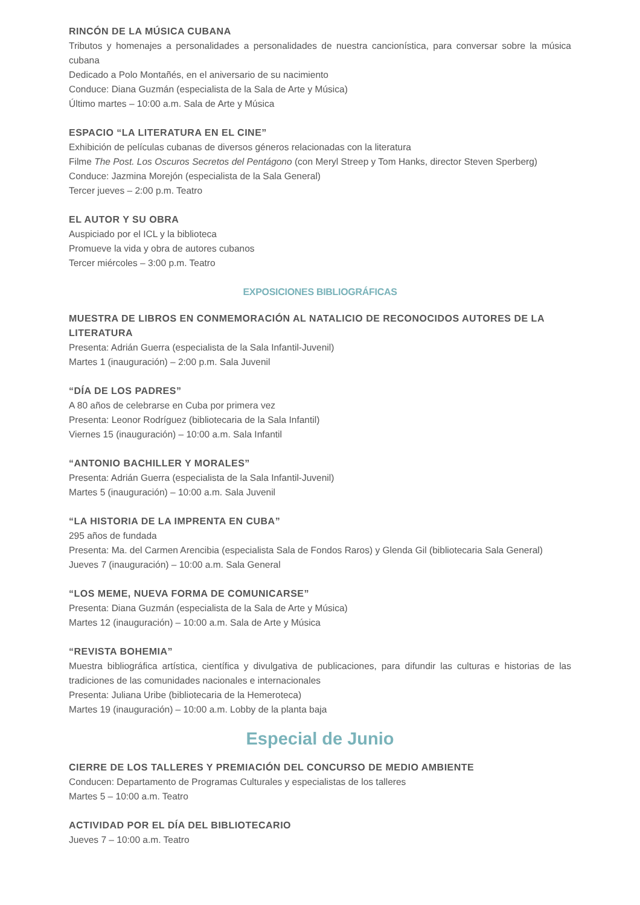RINCÓN DE LA MÚSICA CUBANA
Tributos y homenajes a personalidades a personalidades de nuestra cancionística, para conversar sobre la música cubana
Dedicado a Polo Montañés, en el aniversario de su nacimiento
Conduce: Diana Guzmán (especialista de la Sala de Arte y Música)
Último martes – 10:00 a.m. Sala de Arte y Música
ESPACIO “LA LITERATURA EN EL CINE”
Exhibición de películas cubanas de diversos géneros relacionadas con la literatura
Filme The Post. Los Oscuros Secretos del Pentágono (con Meryl Streep y Tom Hanks, director Steven Sperberg)
Conduce: Jazmina Morejón (especialista de la Sala General)
Tercer jueves – 2:00 p.m. Teatro
EL AUTOR Y SU OBRA
Auspiciado por el ICL y la biblioteca
Promueve la vida y obra de autores cubanos
Tercer miércoles – 3:00 p.m. Teatro
EXPOSICIONES BIBLIOGRÁFICAS
MUESTRA DE LIBROS EN CONMEMORACIÓN AL NATALICIO DE RECONOCIDOS AUTORES DE LA LITERATURA
Presenta: Adrián Guerra (especialista de la Sala Infantil-Juvenil)
Martes 1 (inauguración) – 2:00 p.m. Sala Juvenil
“DÍA DE LOS PADRES”
A 80 años de celebrarse en Cuba por primera vez
Presenta: Leonor Rodríguez (bibliotecaria de la Sala Infantil)
Viernes 15 (inauguración) – 10:00 a.m. Sala Infantil
“ANTONIO BACHILLER Y MORALES”
Presenta: Adrián Guerra (especialista de la Sala Infantil-Juvenil)
Martes 5 (inauguración) – 10:00 a.m. Sala Juvenil
“LA HISTORIA DE LA IMPRENTA EN CUBA”
295 años de fundada
Presenta: Ma. del Carmen Arencibia (especialista Sala de Fondos Raros) y Glenda Gil (bibliotecaria Sala General)
Jueves 7 (inauguración) – 10:00 a.m. Sala General
“LOS MEME, NUEVA FORMA DE COMUNICARSE”
Presenta: Diana Guzmán (especialista de la Sala de Arte y Música)
Martes 12 (inauguración) – 10:00 a.m. Sala de Arte y Música
“REVISTA BOHEMIA”
Muestra bibliográfica artística, científica y divulgativa de publicaciones, para difundir las culturas e historias de las tradiciones de las comunidades nacionales e internacionales
Presenta: Juliana Uribe (bibliotecaria de la Hemeroteca)
Martes 19 (inauguración) – 10:00 a.m. Lobby de la planta baja
Especial de Junio
CIERRE DE LOS TALLERES Y PREMIACIÓN DEL CONCURSO DE MEDIO AMBIENTE
Conducen: Departamento de Programas Culturales y especialistas de los talleres
Martes 5 – 10:00 a.m. Teatro
ACTIVIDAD POR EL DÍA DEL BIBLIOTECARIO
Jueves 7 – 10:00 a.m. Teatro